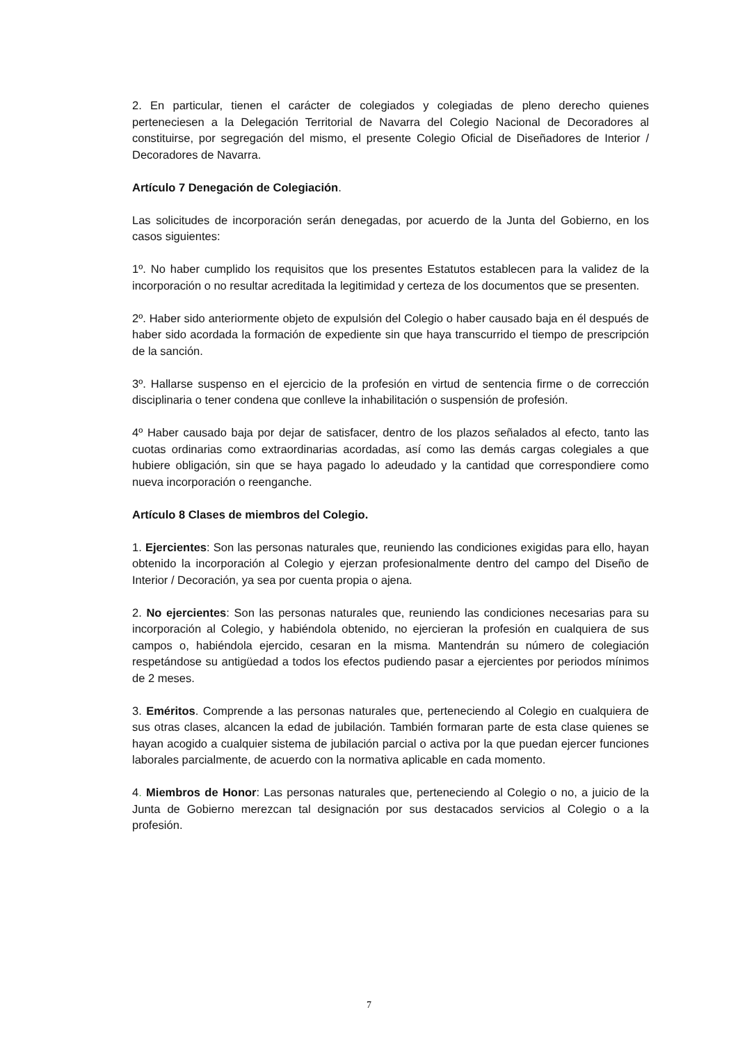2. En particular, tienen el carácter de colegiados y colegiadas de pleno derecho quienes perteneciesen a la Delegación Territorial de Navarra del Colegio Nacional de Decoradores al constituirse, por segregación del mismo, el presente Colegio Oficial de Diseñadores de Interior / Decoradores de Navarra.
Artículo 7 Denegación de Colegiación.
Las solicitudes de incorporación serán denegadas, por acuerdo de la Junta del Gobierno, en los casos siguientes:
1º. No haber cumplido los requisitos que los presentes Estatutos establecen para la validez de la incorporación o no resultar acreditada la legitimidad y certeza de los documentos que se presenten.
2º. Haber sido anteriormente objeto de expulsión del Colegio o haber causado baja en él después de haber sido acordada la formación de expediente sin que haya transcurrido el tiempo de prescripción de la sanción.
3º. Hallarse suspenso en el ejercicio de la profesión en virtud de sentencia firme o de corrección disciplinaria o tener condena que conlleve la inhabilitación o suspensión de profesión.
4º Haber causado baja por dejar de satisfacer, dentro de los plazos señalados al efecto, tanto las cuotas ordinarias como extraordinarias acordadas, así como las demás cargas colegiales a que hubiere obligación, sin que se haya pagado lo adeudado y la cantidad que correspondiere como nueva incorporación o reenganche.
Artículo 8 Clases de miembros del Colegio.
1. Ejercientes: Son las personas naturales que, reuniendo las condiciones exigidas para ello, hayan obtenido la incorporación al Colegio y ejerzan profesionalmente dentro del campo del Diseño de Interior / Decoración, ya sea por cuenta propia o ajena.
2. No ejercientes: Son las personas naturales que, reuniendo las condiciones necesarias para su incorporación al Colegio, y habiéndola obtenido, no ejercieran la profesión en cualquiera de sus campos o, habiéndola ejercido, cesaran en la misma. Mantendrán su número de colegiación respetándose su antigüedad a todos los efectos pudiendo pasar a ejercientes por periodos mínimos de 2 meses.
3. Eméritos. Comprende a las personas naturales que, perteneciendo al Colegio en cualquiera de sus otras clases, alcancen la edad de jubilación. También formaran parte de esta clase quienes se hayan acogido a cualquier sistema de jubilación parcial o activa por la que puedan ejercer funciones laborales parcialmente, de acuerdo con la normativa aplicable en cada momento.
4. Miembros de Honor: Las personas naturales que, perteneciendo al Colegio o no, a juicio de la Junta de Gobierno merezcan tal designación por sus destacados servicios al Colegio o a la profesión.
7